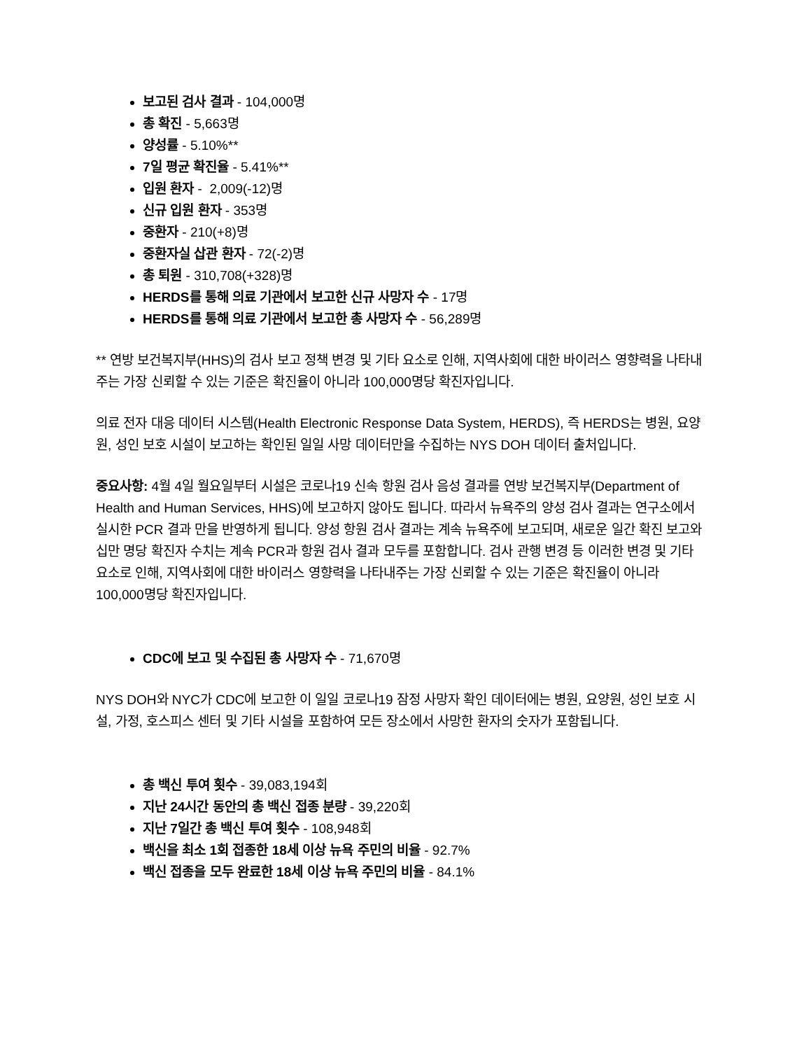보고된 검사 결과 - 104,000명
총 확진 - 5,663명
양성률 - 5.10%**
7일 평균 확진율 - 5.41%**
입원 환자 - 2,009(-12)명
신규 입원 환자 - 353명
중환자 - 210(+8)명
중환자실 삽관 환자 - 72(-2)명
총 퇴원 - 310,708(+328)명
HERDS를 통해 의료 기관에서 보고한 신규 사망자 수 - 17명
HERDS를 통해 의료 기관에서 보고한 총 사망자 수 - 56,289명
** 연방 보건복지부(HHS)의 검사 보고 정책 변경 및 기타 요소로 인해, 지역사회에 대한 바이러스 영향력을 나타내주는 가장 신뢰할 수 있는 기준은 확진율이 아니라 100,000명당 확진자입니다.
의료 전자 대응 데이터 시스템(Health Electronic Response Data System, HERDS), 즉 HERDS는 병원, 요양원, 성인 보호 시설이 보고하는 확인된 일일 사망 데이터만을 수집하는 NYS DOH 데이터 출처입니다.
중요사항: 4월 4일 월요일부터 시설은 코로나19 신속 항원 검사 음성 결과를 연방 보건복지부(Department of Health and Human Services, HHS)에 보고하지 않아도 됩니다. 따라서 뉴욕주의 양성 검사 결과는 연구소에서 실시한 PCR 결과 만을 반영하게 됩니다. 양성 항원 검사 결과는 계속 뉴욕주에 보고되며, 새로운 일간 확진 보고와 십만 명당 확진자 수치는 계속 PCR과 항원 검사 결과 모두를 포함합니다. 검사 관행 변경 등 이러한 변경 및 기타 요소로 인해, 지역사회에 대한 바이러스 영향력을 나타내주는 가장 신뢰할 수 있는 기준은 확진율이 아니라 100,000명당 확진자입니다.
CDC에 보고 및 수집된 총 사망자 수 - 71,670명
NYS DOH와 NYC가 CDC에 보고한 이 일일 코로나19 잠정 사망자 확인 데이터에는 병원, 요양원, 성인 보호 시설, 가정, 호스피스 센터 및 기타 시설을 포함하여 모든 장소에서 사망한 환자의 숫자가 포함됩니다.
총 백신 투여 횟수 - 39,083,194회
지난 24시간 동안의 총 백신 접종 분량 - 39,220회
지난 7일간 총 백신 투여 횟수 - 108,948회
백신을 최소 1회 접종한 18세 이상 뉴욕 주민의 비율 - 92.7%
백신 접종을 모두 완료한 18세 이상 뉴욕 주민의 비율 - 84.1%